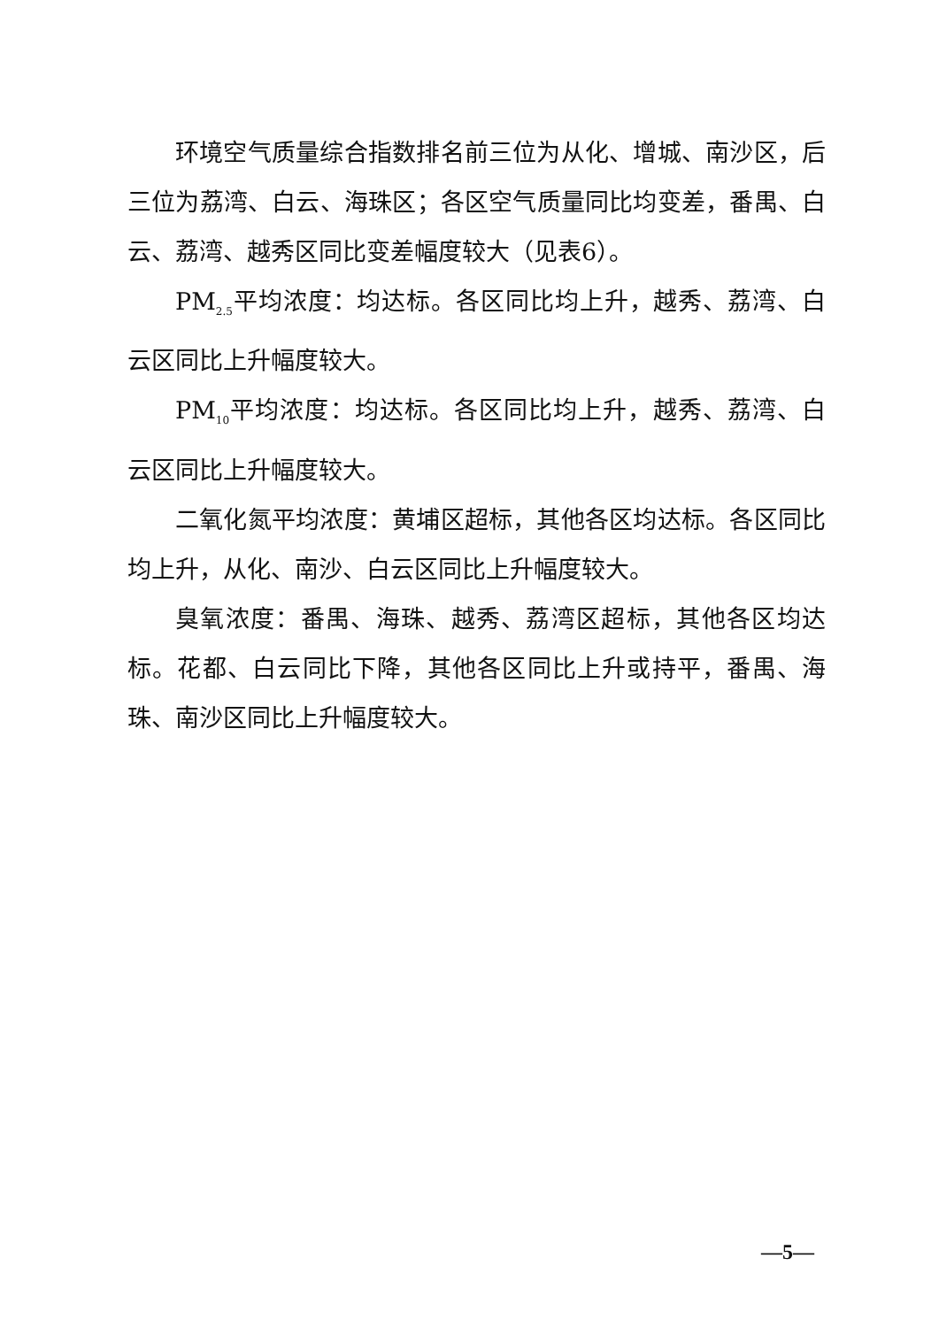环境空气质量综合指数排名前三位为从化、增城、南沙区，后三位为荔湾、白云、海珠区；各区空气质量同比均变差，番禺、白云、荔湾、越秀区同比变差幅度较大（见表6）。
PM<sub>2.5</sub>平均浓度：均达标。各区同比均上升，越秀、荔湾、白云区同比上升幅度较大。
PM<sub>10</sub>平均浓度：均达标。各区同比均上升，越秀、荔湾、白云区同比上升幅度较大。
二氧化氮平均浓度：黄埔区超标，其他各区均达标。各区同比均上升，从化、南沙、白云区同比上升幅度较大。
臭氧浓度：番禺、海珠、越秀、荔湾区超标，其他各区均达标。花都、白云同比下降，其他各区同比上升或持平，番禺、海珠、南沙区同比上升幅度较大。
—5—